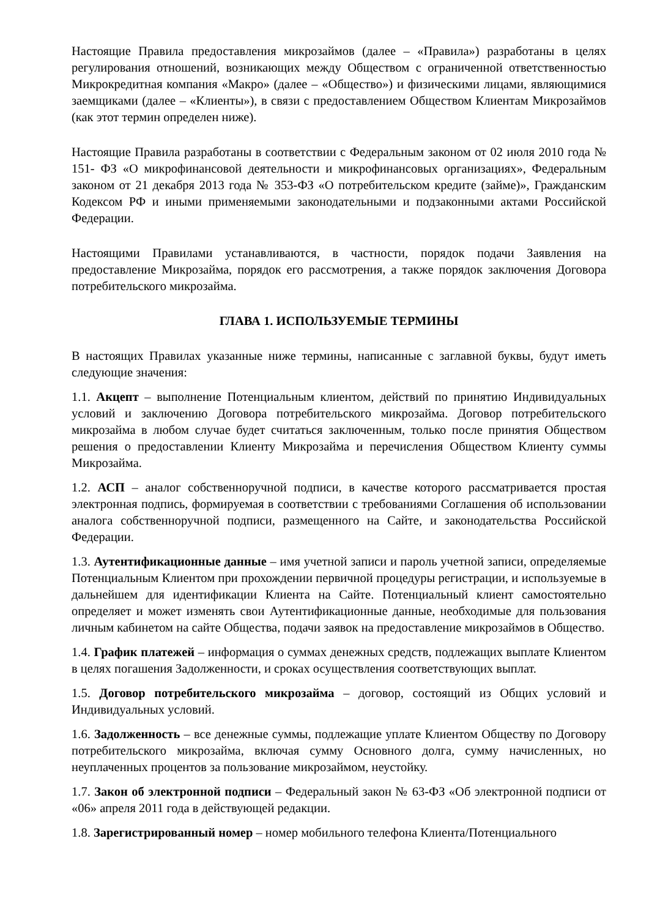Настоящие Правила предоставления микрозаймов (далее – «Правила») разработаны в целях регулирования отношений, возникающих между Обществом с ограниченной ответственностью Микрокредитная компания «Макро» (далее – «Общество») и физическими лицами, являющимися заемщиками (далее – «Клиенты»), в связи с предоставлением Обществом Клиентам Микрозаймов (как этот термин определен ниже).
Настоящие Правила разработаны в соответствии с Федеральным законом от 02 июля 2010 года № 151- ФЗ «О микрофинансовой деятельности и микрофинансовых организациях», Федеральным законом от 21 декабря 2013 года № 353-ФЗ «О потребительском кредите (займе)», Гражданским Кодексом РФ и иными применяемыми законодательными и подзаконными актами Российской Федерации.
Настоящими Правилами устанавливаются, в частности, порядок подачи Заявления на предоставление Микрозайма, порядок его рассмотрения, а также порядок заключения Договора потребительского микрозайма.
ГЛАВА 1. ИСПОЛЬЗУЕМЫЕ ТЕРМИНЫ
В настоящих Правилах указанные ниже термины, написанные с заглавной буквы, будут иметь следующие значения:
1.1. Акцепт – выполнение Потенциальным клиентом, действий по принятию Индивидуальных условий и заключению Договора потребительского микрозайма. Договор потребительского микрозайма в любом случае будет считаться заключенным, только после принятия Обществом решения о предоставлении Клиенту Микрозайма и перечисления Обществом Клиенту суммы Микрозайма.
1.2. АСП – аналог собственноручной подписи, в качестве которого рассматривается простая электронная подпись, формируемая в соответствии с требованиями Соглашения об использовании аналога собственноручной подписи, размещенного на Сайте, и законодательства Российской Федерации.
1.3. Аутентификационные данные – имя учетной записи и пароль учетной записи, определяемые Потенциальным Клиентом при прохождении первичной процедуры регистрации, и используемые в дальнейшем для идентификации Клиента на Сайте. Потенциальный клиент самостоятельно определяет и может изменять свои Аутентификационные данные, необходимые для пользования личным кабинетом на сайте Общества, подачи заявок на предоставление микрозаймов в Общество.
1.4. График платежей – информация о суммах денежных средств, подлежащих выплате Клиентом в целях погашения Задолженности, и сроках осуществления соответствующих выплат.
1.5. Договор потребительского микрозайма – договор, состоящий из Общих условий и Индивидуальных условий.
1.6. Задолженность – все денежные суммы, подлежащие уплате Клиентом Обществу по Договору потребительского микрозайма, включая сумму Основного долга, сумму начисленных, но неуплаченных процентов за пользование микрозаймом, неустойку.
1.7. Закон об электронной подписи – Федеральный закон № 63-ФЗ «Об электронной подписи от «06» апреля 2011 года в действующей редакции.
1.8. Зарегистрированный номер – номер мобильного телефона Клиента/Потенциального